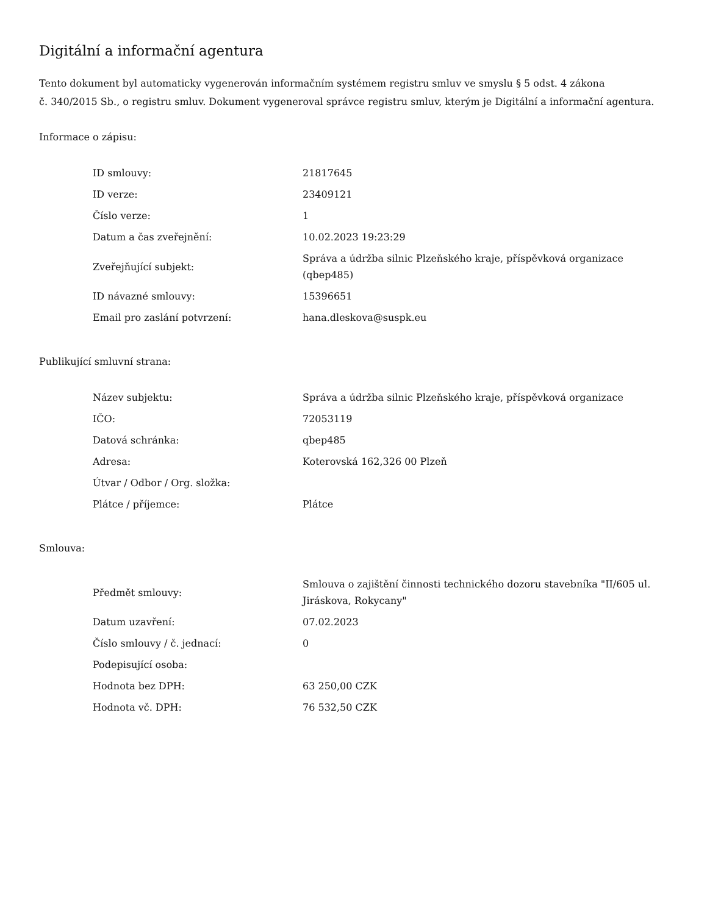Digitální a informační agentura
Tento dokument byl automaticky vygenerován informačním systémem registru smluv ve smyslu § 5 odst. 4 zákona
č. 340/2015 Sb., o registru smluv. Dokument vygeneroval správce registru smluv, kterým je Digitální a informační agentura.
Informace o zápisu:
| ID smlouvy: | 21817645 |
| ID verze: | 23409121 |
| Číslo verze: | 1 |
| Datum a čas zveřejnění: | 10.02.2023 19:23:29 |
| Zveřejňující subjekt: | Správa a údržba silnic Plzeňského kraje, příspěvková organizace (qbep485) |
| ID návazné smlouvy: | 15396651 |
| Email pro zaslání potvrzení: | hana.dleskova@suspk.eu |
Publikující smluvní strana:
| Název subjektu: | Správa a údržba silnic Plzeňského kraje, příspěvková organizace |
| IČO: | 72053119 |
| Datová schránka: | qbep485 |
| Adresa: | Koterovská 162,326 00 Plzeň |
| Útvar / Odbor / Org. složka: | |
| Plátce / příjemce: | Plátce |
Smlouva:
| Předmět smlouvy: | Smlouva o zajištění činnosti technického dozoru stavebníka "II/605 ul. Jiráskova, Rokycany" |
| Datum uzavření: | 07.02.2023 |
| Číslo smlouvy / č. jednací: | 0 |
| Podepisující osoba: | |
| Hodnota bez DPH: | 63 250,00 CZK |
| Hodnota vč. DPH: | 76 532,50 CZK |